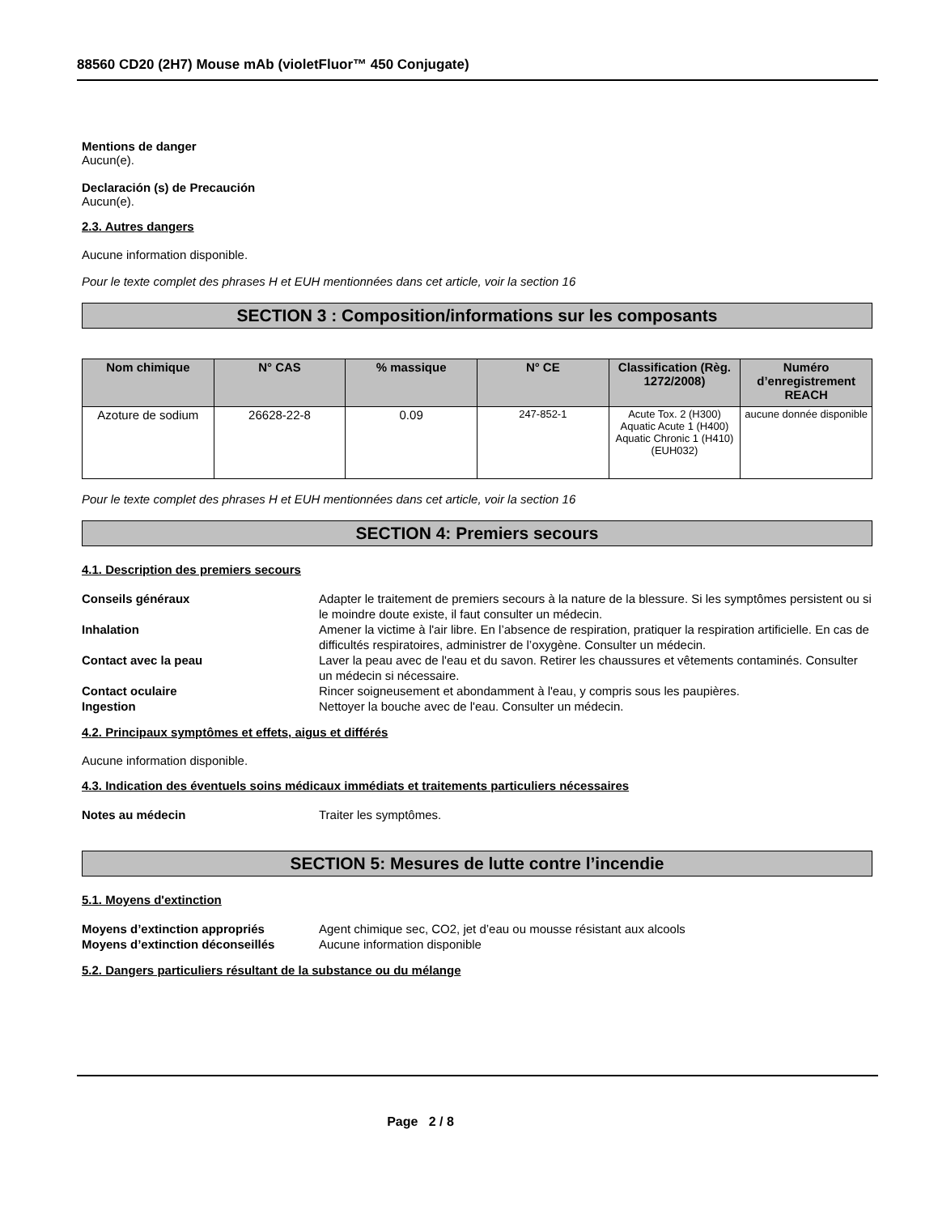88560 CD20 (2H7) Mouse mAb (violetFluor™ 450 Conjugate)
Mentions de danger
Aucun(e).
Declaración (s) de Precaución
Aucun(e).
2.3. Autres dangers
Aucune information disponible.
Pour le texte complet des phrases H et EUH mentionnées dans cet article, voir la section 16
SECTION 3 : Composition/informations sur les composants
| Nom chimique | N° CAS | % massique | N° CE | Classification (Règ. 1272/2008) | Numéro d’enregistrement REACH |
| --- | --- | --- | --- | --- | --- |
| Azoture de sodium | 26628-22-8 | 0.09 | 247-852-1 | Acute Tox. 2 (H300) Aquatic Acute 1 (H400) Aquatic Chronic 1 (H410) (EUH032) | aucune donnée disponible |
Pour le texte complet des phrases H et EUH mentionnées dans cet article, voir la section 16
SECTION 4: Premiers secours
4.1. Description des premiers secours
Conseils généraux Adapter le traitement de premiers secours à la nature de la blessure. Si les symptômes persistent ou si le moindre doute existe, il faut consulter un médecin.
Inhalation Amener la victime à l'air libre. En l’absence de respiration, pratiquer la respiration artificielle. En cas de difficultés respiratoires, administrer de l’oxygène. Consulter un médecin.
Contact avec la peau Laver la peau avec de l'eau et du savon. Retirer les chaussures et vêtements contaminés. Consulter un médecin si nécessaire.
Contact oculaire Rincer soigneusement et abondamment à l'eau, y compris sous les paupières.
Ingestion Nettoyer la bouche avec de l'eau. Consulter un médecin.
4.2. Principaux symptômes et effets, aigus et différés
Aucune information disponible.
4.3. Indication des éventuels soins médicaux immédiats et traitements particuliers nécessaires
Notes au médecin Traiter les symptômes.
SECTION 5: Mesures de lutte contre l’incendie
5.1. Moyens d'extinction
Moyens d’extinction appropriés Agent chimique sec, CO2, jet d’eau ou mousse résistant aux alcools
Moyens d’extinction déconseillés Aucune information disponible
5.2. Dangers particuliers résultant de la substance ou du mélange
Page 2 / 8